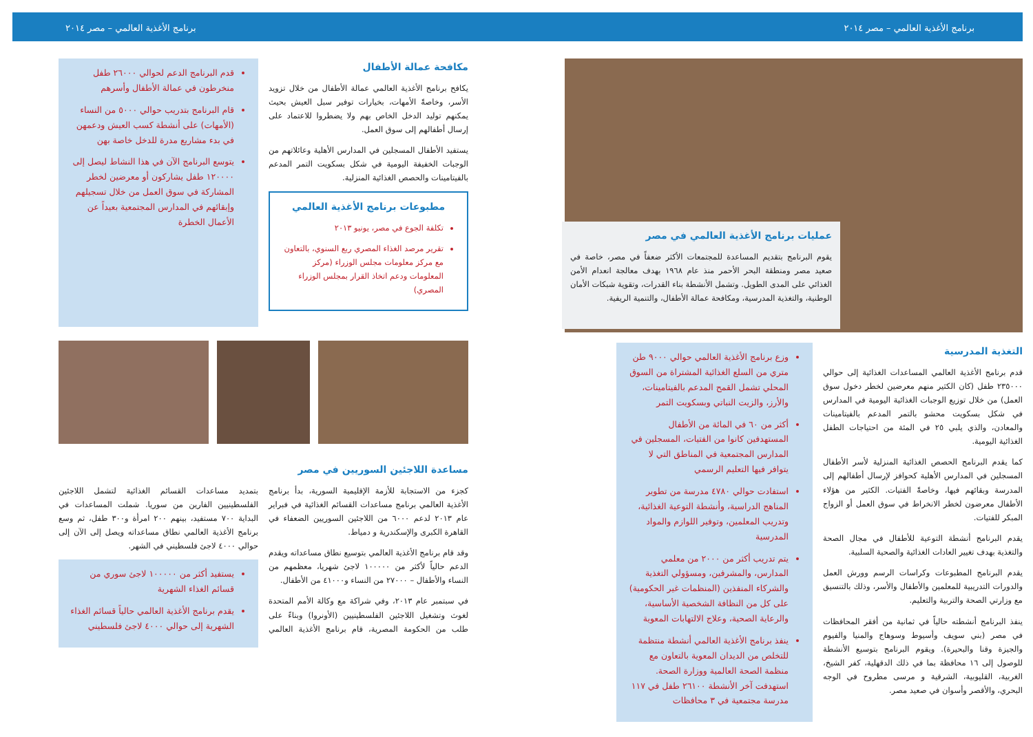برنامج الأغذية العالمي – مصر ٢٠١٤
برنامج الأغذية العالمي – مصر ٢٠١٤
عمليات برنامج الأغذية العالمي في مصر
يقوم البرنامج بتقديم المساعدة للمجتمعات الأكثر ضعفاً في مصر، خاصة في صعيد مصر ومنطقة البحر الأحمر منذ عام ١٩٦٨ بهدف معالجة انعدام الأمن الغذائي على المدى الطويل. وتشمل الأنشطة بناء القدرات، وتقوية شبكات الأمان الوطنية، والتغذية المدرسية، ومكافحة عمالة الأطفال، والتنمية الريفية.
التغذية المدرسية
قدم برنامج الأغذية العالمي المساعدات الغذائية إلى حوالي ٢٣٥٠٠٠ طفل (كان الكثير منهم معرضين لخطر دخول سوق العمل) من خلال توزيع الوجبات الغذائية اليومية في المدارس في شكل بسكويت محشو بالتمر المدعم بالفيتامينات والمعادن، والذي يلبي ٢٥ في المئة من احتياجات الطفل الغذائية اليومية.
كما يقدم البرنامج الحصص الغذائية المنزلية لأسر الأطفال المسجلين في المدارس الأهلية كحوافز لإرسال أطفالهم إلى المدرسة وبقائهم فيها، وخاصةً الفتيات. الكثير من هؤلاء الأطفال معرضون لخطر الانخراط في سوق العمل أو الزواج المبكر للفتيات.
يقدم البرنامج أنشطة التوعية للأطفال في مجال الصحة والتغذية بهدف تغيير العادات الغذائية والصحية السلبية.
يقدم البرنامج المطبوعات وكراسات الرسم وورش العمل والدورات التدريبية للمعلمين والأطفال والأسر، وذلك بالتنسيق مع وزارتي الصحة والتربية والتعليم.
ينفذ البرنامج أنشطته حالياً في ثمانية من أفقر المحافظات في مصر (بني سويف وأسيوط وسوهاج والمنيا والفيوم والجيزة وقنا والبحيرة). ويقوم البرنامج بتوسيع الأنشطة للوصول إلى ١٦ محافظة بما في ذلك الدقهلية، كفر الشيخ، الغربية، القليوبية، الشرقية و مرسى مطروح في الوجه البحري، والأقصر وأسوان في صعيد مصر.
وزع برنامج الأغذية العالمي حوالي ٩٠٠٠ طن متري من السلع الغذائية المشتراة من السوق المحلي تشمل القمح المدعم بالفيتامينات، والأرز، والزيت النباتي وبسكويت التمر
أكثر من ٦٠ في المائة من الأطفال المستهدفين كانوا من الفتيات، المسجلين في المدارس المجتمعية في المناطق التي لا يتوافر فيها التعليم الرسمي
استفادت حوالي ٤٧٨٠ مدرسة من تطوير المناهج الدراسية، وأنشطة التوعية الغذائية، وتدريب المعلمين، وتوفير اللوازم والمواد المدرسية
يتم تدريب أكثر من ٢٠٠٠ من معلمي المدارس، والمشرفين، ومسؤولي التغذية والشركاء المنفذين (المنظمات غير الحكومية) على كل من النظافة الشخصية الأساسية، والرعاية الصحية، وعلاج الالتهابات المعوية
ينفذ برنامج الأغذية العالمي أنشطة منتظمة للتخلص من الديدان المعوية بالتعاون مع منظمة الصحة العالمية ووزارة الصحة. استهدفت آخر الأنشطة ٢٦١٠٠ طفل في ١١٧ مدرسة مجتمعية في ٣ محافظات
مكافحة عمالة الأطفال
يكافح برنامج الأغذية العالمي عمالة الأطفال من خلال تزويد الأسر، وخاصةً الأمهات، بخيارات توفير سبل العيش بحيث يمكنهم توليد الدخل الخاص بهم ولا يضطروا للاعتماد على إرسال أطفالهم إلى سوق العمل.
يستفيد الأطفال المسجلين في المدارس الأهلية وعائلاتهم من الوجبات الخفيفة اليومية في شكل بسكويت التمر المدعم بالفيتامينات والحصص الغذائية المنزلية.
مطبوعات برنامج الأغذية العالمي
تكلفة الجوع في مصر، يونيو ٢٠١٣
تقرير مرصد الغذاء المصري ربع السنوي، بالتعاون مع مركز معلومات مجلس الوزراء (مركز المعلومات ودعم اتخاذ القرار بمجلس الوزراء المصري)
قدم البرنامج الدعم لحوالي ٢٦٠٠٠ طفل منخرطون في عمالة الأطفال وأسرهم
قام البرنامج بتدريب حوالي ٥٠٠٠ من النساء (الأمهات) على أنشطة كسب العيش ودعمهن في بدء مشاريع مدرة للدخل خاصة بهن
يتوسع البرنامج الآن في هذا النشاط ليصل إلى ١٢٠٠٠٠ طفل يشاركون أو معرضين لخطر المشاركة في سوق العمل من خلال تسجيلهم وإبقائهم في المدارس المجتمعية بعيداً عن الأعمال الخطرة
مساعدة اللاجئين السوريين في مصر
كجزء من الاستجابة للأزمة الإقليمية السورية، بدأ برنامج الأغذية العالمي برنامج مساعدات القسائم الغذائية في فبراير عام ٢٠١٣ لدعم ٦٠٠٠ من اللاجئين السوريين الضعفاء في القاهرة الكبرى والإسكندرية و دمياط.
وقد قام برنامج الأغذية العالمي بتوسيع نطاق مساعداته ويقدم الدعم حالياً لأكثر من ١٠٠٠٠٠ لاجئ شهريا، معظمهم من النساء والأطفال – ٢٧٠٠٠ من النساء و٤١٠٠٠ من الأطفال.
في سبتمبر عام ٢٠١٣، وفي شراكة مع وكالة الأمم المتحدة لغوث وتشغيل اللاجئين الفلسطينيين (الأونروا) وبناءً على طلب من الحكومة المصرية، قام برنامج الأغذية العالمي بتمديد مساعدات القسائم الغذائية لتشمل اللاجئين الفلسطينيين الفارين من سوريا. شملت المساعدات في البداية ٧٠٠ مستفيد، بينهم ٢٠٠ امرأة و٣٠٠ طفل، ثم وسع برنامج الأغذية العالمي نطاق مساعداته ويصل إلى الآن إلى حوالي ٤٠٠٠ لاجئ فلسطيني في الشهر.
يستفيد أكثر من ١٠٠٠٠٠ لاجئ سوري من قسائم الغذاء الشهرية
يقدم برنامج الأغذية العالمي حالياً قسائم الغذاء الشهرية إلى حوالي ٤٠٠٠ لاجئ فلسطيني